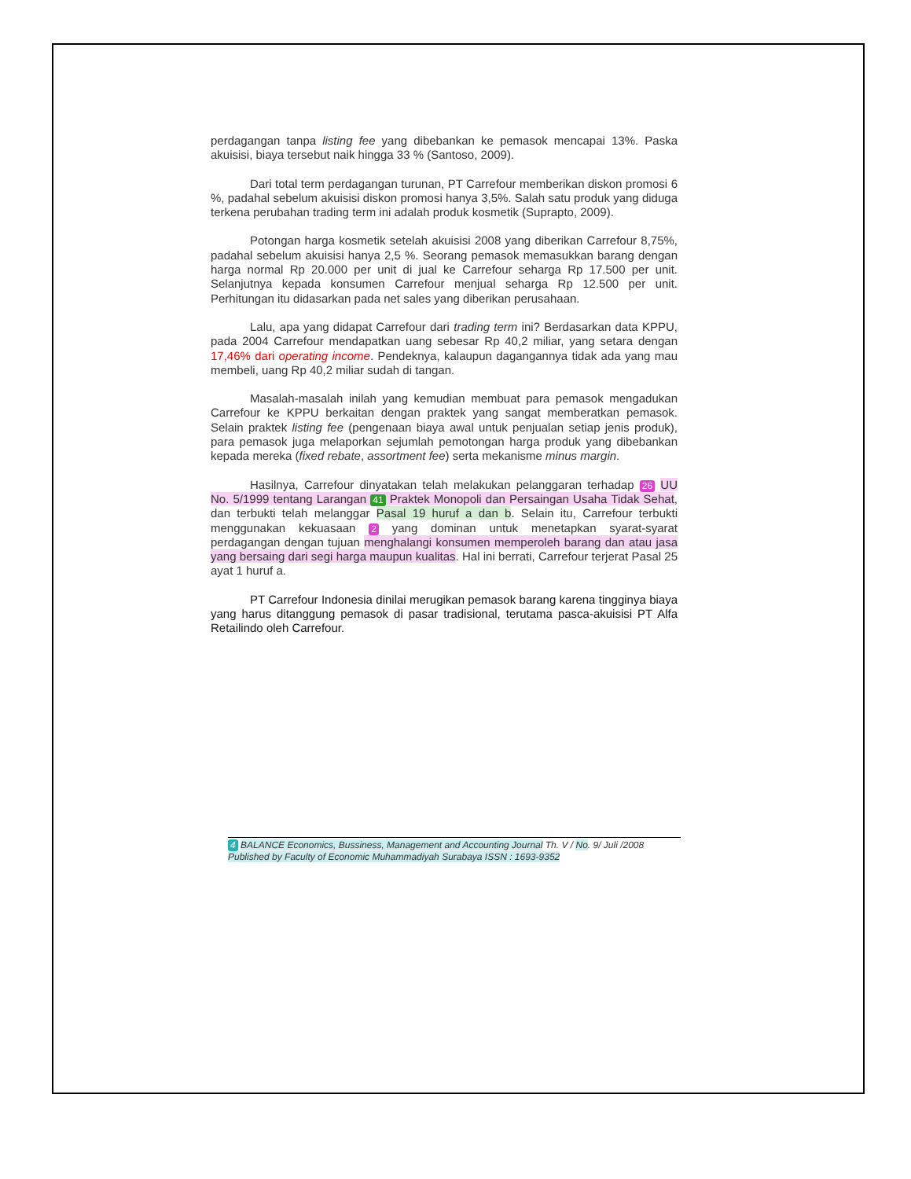perdagangan tanpa listing fee yang dibebankan ke pemasok mencapai 13%. Paska akuisisi, biaya tersebut naik hingga 33 % (Santoso, 2009).
Dari total term perdagangan turunan, PT Carrefour memberikan diskon promosi 6 %, padahal sebelum akuisisi diskon promosi hanya 3,5%. Salah satu produk yang diduga terkena perubahan trading term ini adalah produk kosmetik (Suprapto, 2009).
Potongan harga kosmetik setelah akuisisi 2008 yang diberikan Carrefour 8,75%, padahal sebelum akuisisi hanya 2,5 %. Seorang pemasok memasukkan barang dengan harga normal Rp 20.000 per unit di jual ke Carrefour seharga Rp 17.500 per unit. Selanjutnya kepada konsumen Carrefour menjual seharga Rp 12.500 per unit. Perhitungan itu didasarkan pada net sales yang diberikan perusahaan.
Lalu, apa yang didapat Carrefour dari trading term ini? Berdasarkan data KPPU, pada 2004 Carrefour mendapatkan uang sebesar Rp 40,2 miliar, yang setara dengan 17,46% dari operating income. Pendeknya, kalaupun dagangannya tidak ada yang mau membeli, uang Rp 40,2 miliar sudah di tangan.
Masalah-masalah inilah yang kemudian membuat para pemasok mengadukan Carrefour ke KPPU berkaitan dengan praktek yang sangat memberatkan pemasok. Selain praktek listing fee (pengenaan biaya awal untuk penjualan setiap jenis produk), para pemasok juga melaporkan sejumlah pemotongan harga produk yang dibebankan kepada mereka (fixed rebate, assortment fee) serta mekanisme minus margin.
Hasilnya, Carrefour dinyatakan telah melakukan pelanggaran terhadap 26 UU No. 5/1999 tentang Larangan 41 Praktek Monopoli dan Persaingan Usaha Tidak Sehat, dan terbukti telah melanggar Pasal 19 huruf a dan b. Selain itu, Carrefour terbukti menggunakan kekuasaan 2 yang dominan untuk menetapkan syarat-syarat perdagangan dengan tujuan menghalangi konsumen memperoleh barang dan atau jasa yang bersaing dari segi harga maupun kualitas. Hal ini berrati, Carrefour terjerat Pasal 25 ayat 1 huruf a.
PT Carrefour Indonesia dinilai merugikan pemasok barang karena tingginya biaya yang harus ditanggung pemasok di pasar tradisional, terutama pasca-akuisisi PT Alfa Retailindo oleh Carrefour.
4 BALANCE Economics, Bussiness, Management and Accounting Journal Th. V / No. 9/ Juli /2008
Published by Faculty of Economic Muhammadiyah Surabaya ISSN : 1693-9352